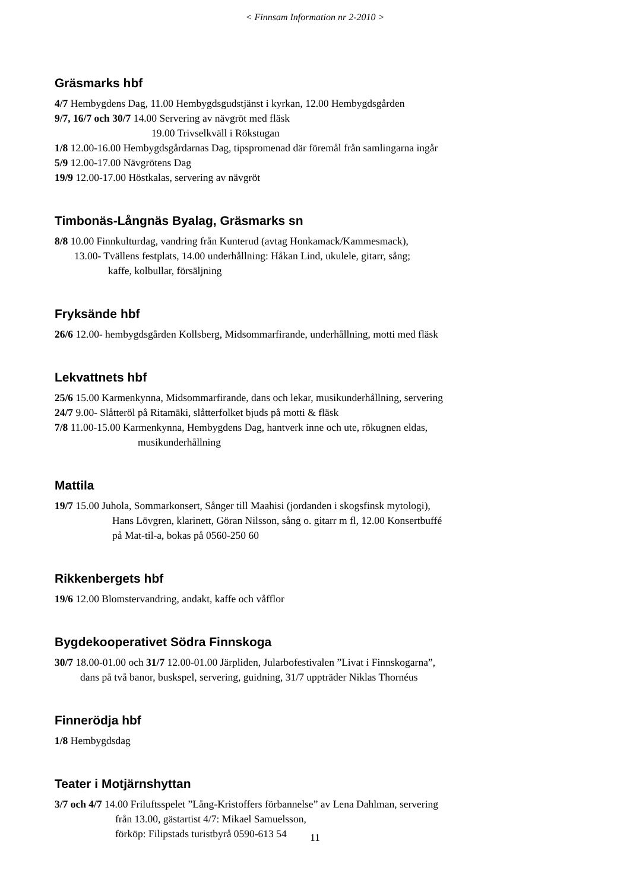< Finnsam Information nr 2-2010 >
Gräsmarks hbf
4/7 Hembygdens Dag, 11.00 Hembygdsgudstjänst i kyrkan, 12.00 Hembygdsgården
9/7, 16/7 och 30/7 14.00 Servering av nävgröt med fläsk
19.00 Trivselkväll i Rökstugan
1/8 12.00-16.00 Hembygdsgårdarnas Dag, tipspromenad där föremål från samlingarna ingår
5/9 12.00-17.00 Nävgrötens Dag
19/9 12.00-17.00 Höstkalas, servering av nävgröt
Timbonäs-Långnäs Byalag, Gräsmarks sn
8/8 10.00 Finnkulturdag, vandring från Kunterud (avtag Honkamack/Kammesmack),
13.00- Tvällens festplats, 14.00 underhållning: Håkan Lind, ukulele, gitarr, sång;
kaffe, kolbullar, försäljning
Fryksände hbf
26/6 12.00- hembygdsgården Kollsberg, Midsommarfirande, underhållning, motti med fläsk
Lekvattnets hbf
25/6 15.00 Karmenkynna, Midsommarfirande, dans och lekar, musikunderhållning, servering
24/7 9.00- Slåtteröl på Ritamäki, slåtterfolket bjuds på motti & fläsk
7/8 11.00-15.00 Karmenkynna, Hembygdens Dag, hantverk inne och ute, rökugnen eldas,
musikunderhållning
Mattila
19/7 15.00 Juhola, Sommarkonsert, Sånger till Maahisi (jordanden i skogsfinsk mytologi),
Hans Lövgren, klarinett, Göran Nilsson, sång o. gitarr m fl, 12.00 Konsertbuffé
på Mat-til-a, bokas på 0560-250 60
Rikkenbergets hbf
19/6 12.00 Blomstervandring, andakt, kaffe och våfflor
Bygdekooperativet Södra Finnskoga
30/7 18.00-01.00 och 31/7 12.00-01.00 Järpliden, Jularbofestivalen ”Livat i Finnskogarna”,
dans på två banor, buskspel, servering, guidning, 31/7 uppträder Niklas Thornéus
Finnerödja hbf
1/8 Hembygdsdag
Teater i Motjärnshyttan
3/7 och 4/7 14.00 Friluftsspelet ”Lång-Kristoffers förbannelse” av Lena Dahlman, servering
från 13.00, gästartist 4/7: Mikael Samuelsson,
förköp: Filipstads turistbyrå 0590-613 54
11